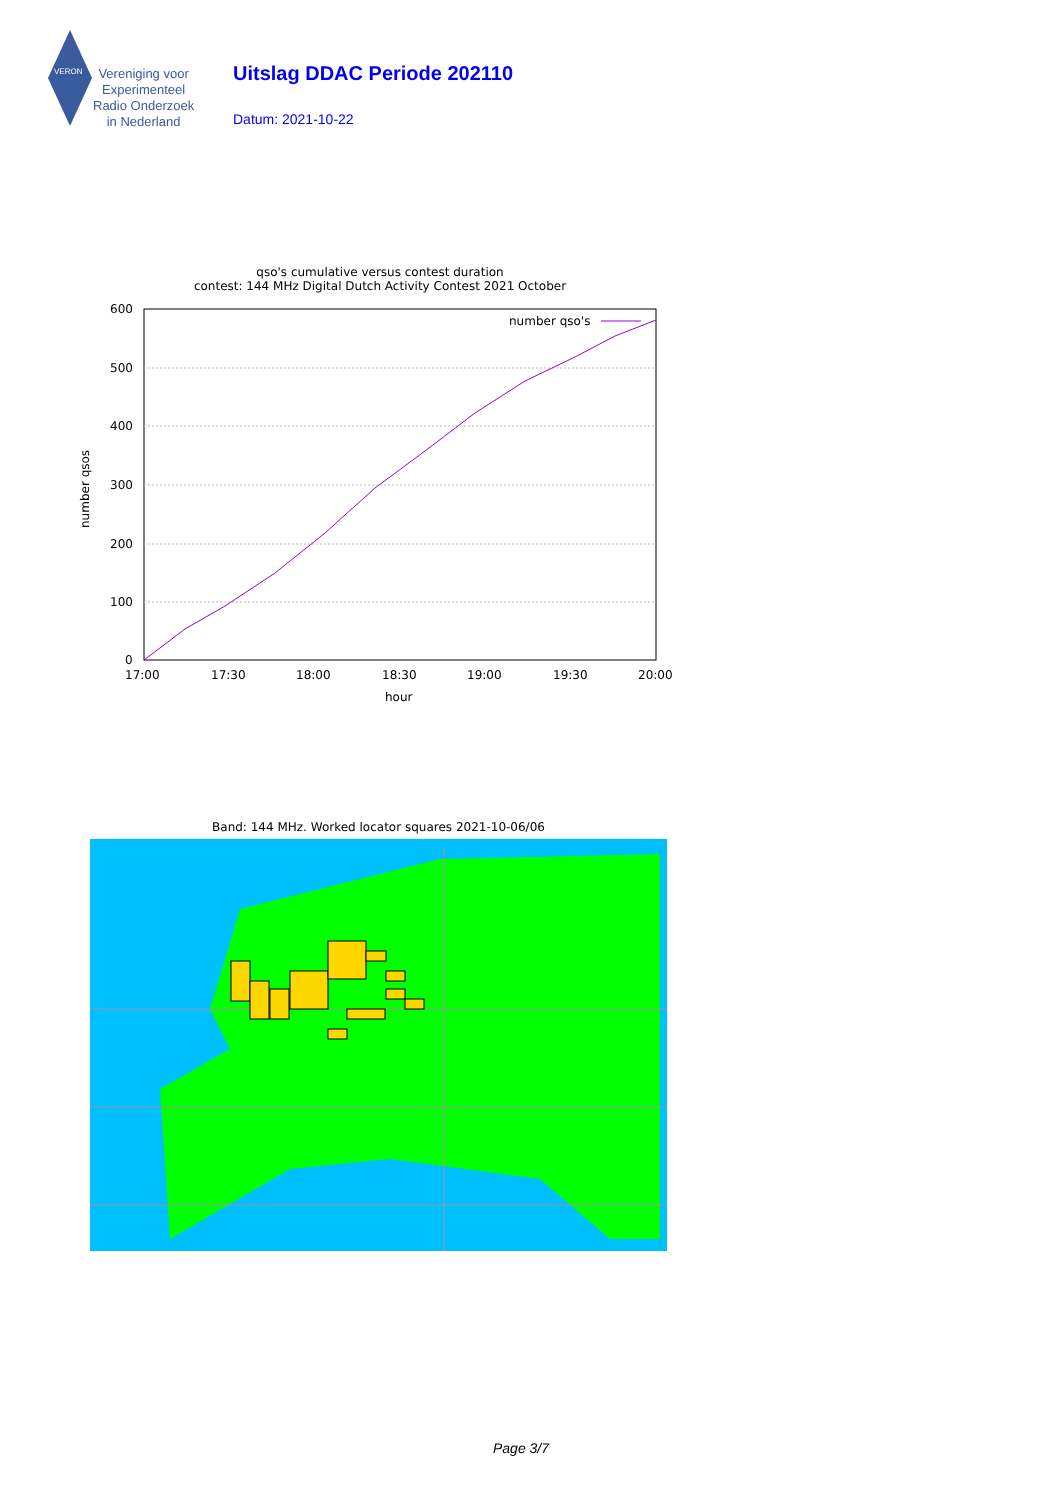VERON
Vereniging voor
Experimenteel
Radio Onderzoek
in Nederland
Uitslag DDAC Periode 202110
Datum: 2021-10-22
qso's cumulative versus contest duration
contest: 144 MHz Digital Dutch Activity Contest 2021 October
600
500
400
300
200
100
0
17:00
17:30
18:00
18:30
19:00
19:30
20:00
hour
number qsos
number qso's
Band: 144 MHz. Worked locator squares 2021-10-06/06
Page 3/7